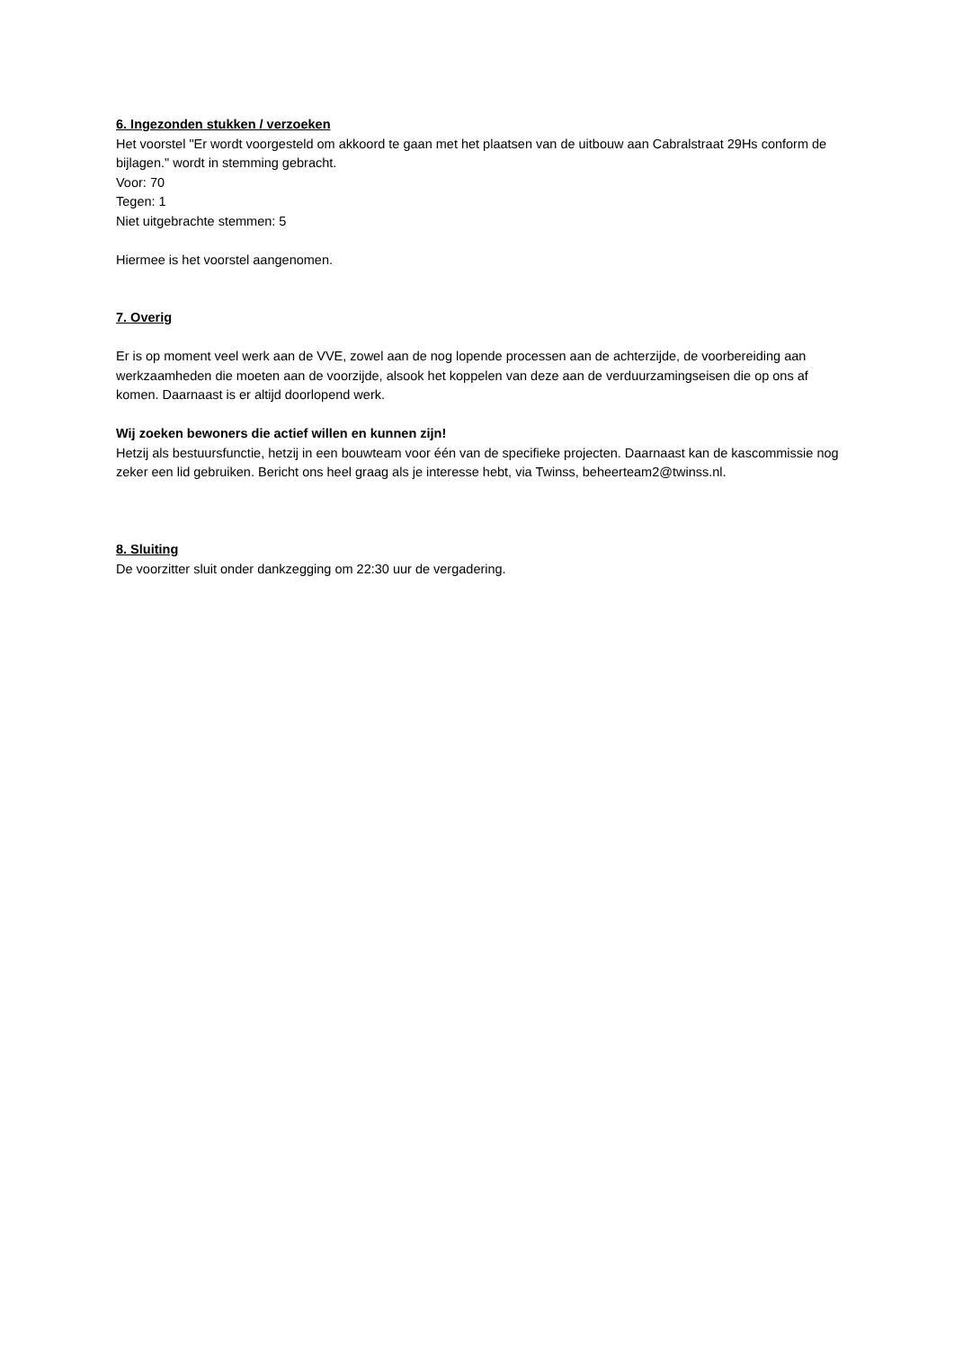6. Ingezonden stukken / verzoeken
Het voorstel "Er wordt voorgesteld om akkoord te gaan met het plaatsen van de uitbouw aan Cabralstraat 29Hs conform de bijlagen." wordt in stemming gebracht.
Voor: 70
Tegen: 1
Niet uitgebrachte stemmen: 5
Hiermee is het voorstel aangenomen.
7. Overig
Er is op moment veel werk aan de VVE, zowel aan de nog lopende processen aan de achterzijde, de voorbereiding aan werkzaamheden die moeten aan de voorzijde, alsook het koppelen van deze aan de verduurzamingseisen die op ons af komen. Daarnaast is er altijd doorlopend werk.
Wij zoeken bewoners die actief willen en kunnen zijn!
Hetzij als bestuursfunctie, hetzij in een bouwteam voor één van de specifieke projecten. Daarnaast kan de kascommissie nog zeker een lid gebruiken. Bericht ons heel graag als je interesse hebt, via Twinss, beheerteam2@twinss.nl.
8. Sluiting
De voorzitter sluit onder dankzegging om 22:30 uur de vergadering.